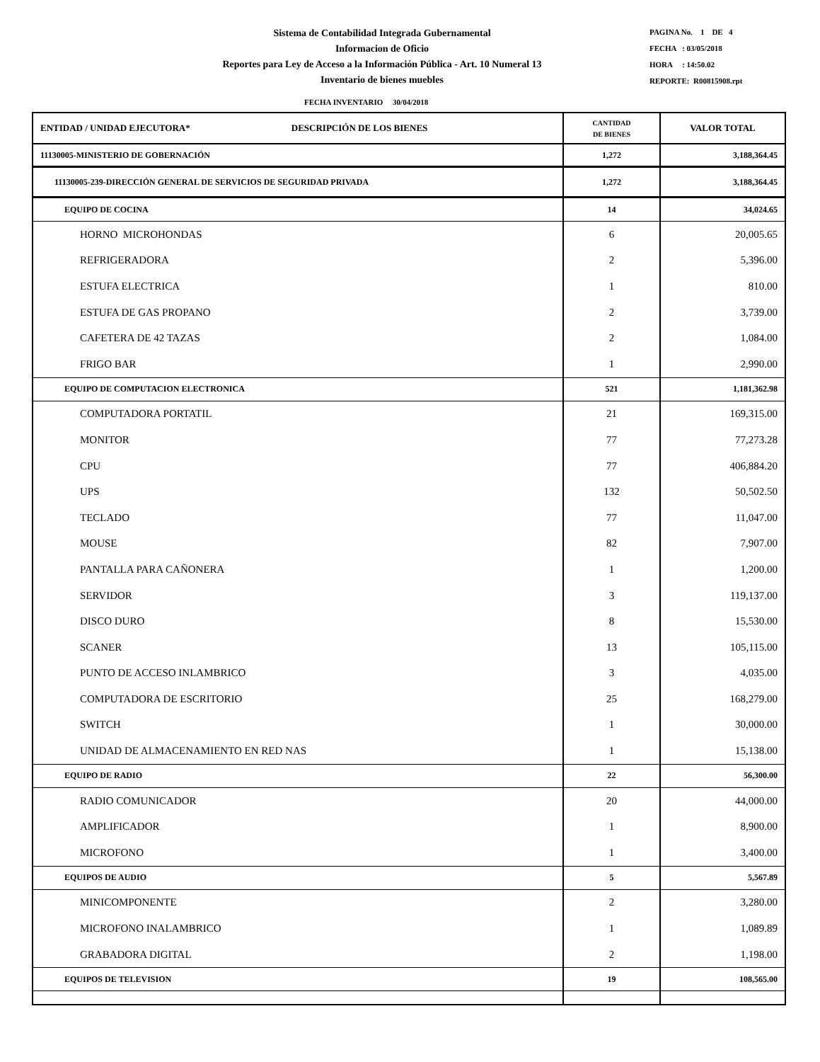Sistema de Contabilidad Integrada Gubernamental
Informacion de Oficio
Reportes para Ley de Acceso a la Información Pública - Art. 10 Numeral 13
Inventario de bienes muebles
PAGINA No. 1 DE 4
FECHA : 03/05/2018
HORA : 14:50.02
REPORTE: R00815908.rpt
FECHA INVENTARIO 30/04/2018
| ENTIDAD / UNIDAD EJECUTORA* DESCRIPCIÓN DE LOS BIENES | CANTIDAD DE BIENES | VALOR TOTAL |
| --- | --- | --- |
| 11130005-MINISTERIO DE GOBERNACIÓN | 1,272 | 3,188,364.45 |
| 11130005-239-DIRECCIÓN GENERAL DE SERVICIOS DE SEGURIDAD PRIVADA | 1,272 | 3,188,364.45 |
| EQUIPO DE COCINA | 14 | 34,024.65 |
| HORNO MICROHONDAS | 6 | 20,005.65 |
| REFRIGERADORA | 2 | 5,396.00 |
| ESTUFA ELECTRICA | 1 | 810.00 |
| ESTUFA DE GAS PROPANO | 2 | 3,739.00 |
| CAFETERA DE 42 TAZAS | 2 | 1,084.00 |
| FRIGO BAR | 1 | 2,990.00 |
| EQUIPO DE COMPUTACION ELECTRONICA | 521 | 1,181,362.98 |
| COMPUTADORA PORTATIL | 21 | 169,315.00 |
| MONITOR | 77 | 77,273.28 |
| CPU | 77 | 406,884.20 |
| UPS | 132 | 50,502.50 |
| TECLADO | 77 | 11,047.00 |
| MOUSE | 82 | 7,907.00 |
| PANTALLA PARA CAÑONERA | 1 | 1,200.00 |
| SERVIDOR | 3 | 119,137.00 |
| DISCO DURO | 8 | 15,530.00 |
| SCANER | 13 | 105,115.00 |
| PUNTO DE ACCESO INLAMBRICO | 3 | 4,035.00 |
| COMPUTADORA DE ESCRITORIO | 25 | 168,279.00 |
| SWITCH | 1 | 30,000.00 |
| UNIDAD DE ALMACENAMIENTO EN RED NAS | 1 | 15,138.00 |
| EQUIPO DE RADIO | 22 | 56,300.00 |
| RADIO COMUNICADOR | 20 | 44,000.00 |
| AMPLIFICADOR | 1 | 8,900.00 |
| MICROFONO | 1 | 3,400.00 |
| EQUIPOS DE AUDIO | 5 | 5,567.89 |
| MINICOMPONENTE | 2 | 3,280.00 |
| MICROFONO INALAMBRICO | 1 | 1,089.89 |
| GRABADORA DIGITAL | 2 | 1,198.00 |
| EQUIPOS DE TELEVISION | 19 | 108,565.00 |